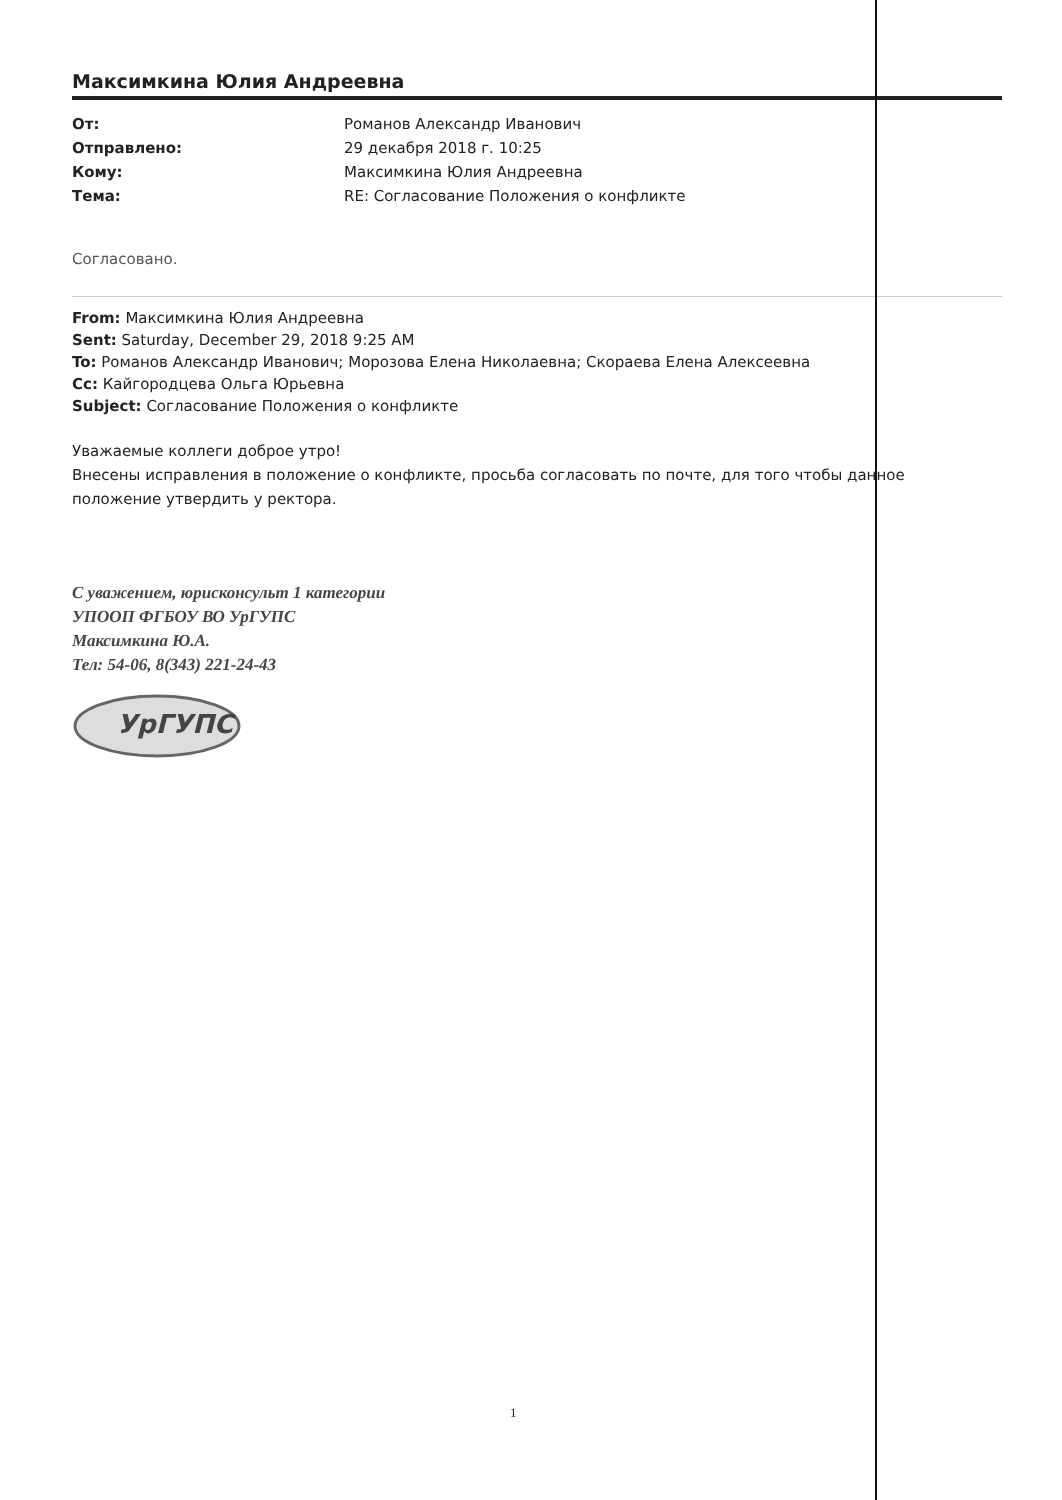Максимкина Юлия Андреевна
От: Романов Александр Иванович Отправлено: 29 декабря 2018 г. 10:25 Кому: Максимкина Юлия Андреевна Тема: RE: Согласование Положения о конфликте
Согласовано.
From: Максимкина Юлия Андреевна
Sent: Saturday, December 29, 2018 9:25 AM
To: Романов Александр Иванович; Морозова Елена Николаевна; Скораева Елена Алексеевна
Cc: Кайгородцева Ольга Юрьевна
Subject: Согласование Положения о конфликте
Уважаемые коллеги доброе утро!
Внесены исправления в положение о конфликте, просьба согласовать по почте, для того чтобы данное положение утвердить у ректора.
С уважением, юрисконсульт 1 категории
УПООП ФГБОУ ВО УрГУПС
Максимкина Ю.А.
Тел: 54-06, 8(343) 221-24-43
УрГУПС
1